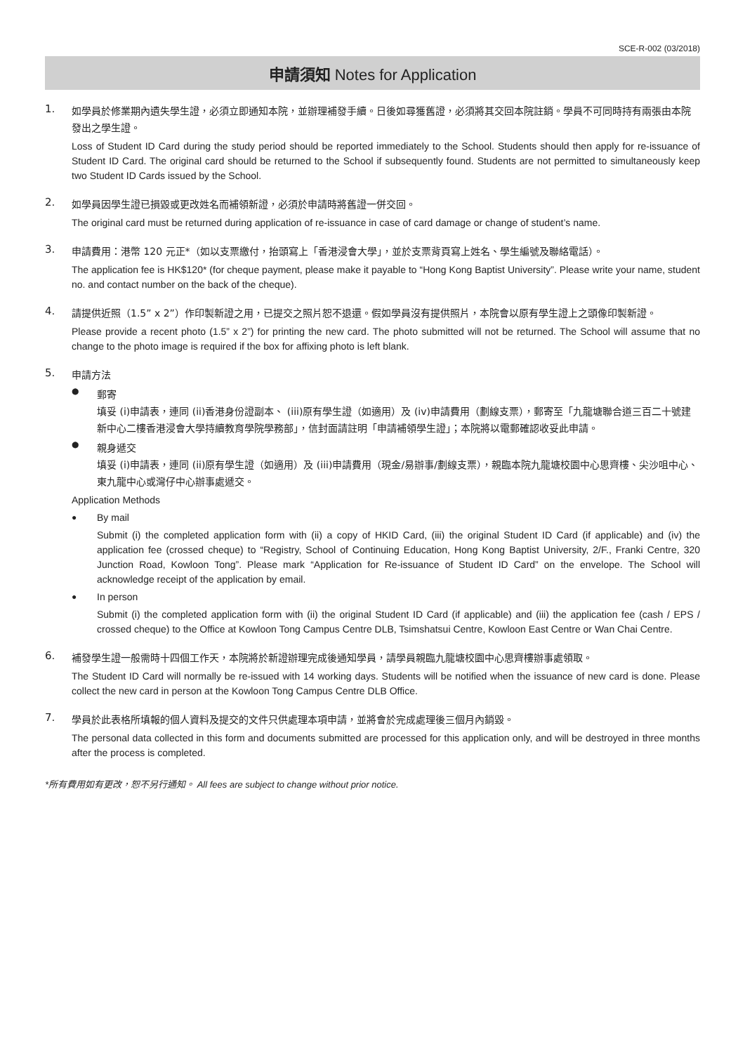SCE-R-002 (03/2018)
申請須知 Notes for Application
1.
如學員於修業期內遺失學生證，必須立即通知本院，並辦理補發手續。日後如尋獲舊證，必須將其交回本院註銷。學員不可同時持有兩張由本院發出之學生證。
Loss of Student ID Card during the study period should be reported immediately to the School. Students should then apply for re-issuance of Student ID Card. The original card should be returned to the School if subsequently found. Students are not permitted to simultaneously keep two Student ID Cards issued by the School.
2.
如學員因學生證已損毀或更改姓名而補領新證，必須於申請時將舊證一併交回。
The original card must be returned during application of re-issuance in case of card damage or change of student’s name.
3.
申請費用：港幣 120 元正*（如以支票繳付，抬頭寫上「香港浸會大學」，並於支票背頁寫上姓名、學生編號及聯絡電話）。
The application fee is HK$120* (for cheque payment, please make it payable to “Hong Kong Baptist University”. Please write your name, student no. and contact number on the back of the cheque).
4.
請提供近照（1.5” x 2”）作印製新證之用，已提交之照片恕不退還。假如學員沒有提供照片，本院會以原有學生證上之頭像印製新證。
Please provide a recent photo (1.5” x 2”) for printing the new card. The photo submitted will not be returned. The School will assume that no change to the photo image is required if the box for affixing photo is left blank.
5.
申請方法
●
郵寄
填妥 (i)申請表，連同 (ii)香港身份證副本、 (iii)原有學生證（如適用）及 (iv)申請費用（劃線支票），郵寄至「九龍塘聯合道三百二十號建新中心二樓香港浸會大學持續教育學院學務部」，信封面請註明「申請補領學生證」；本院將以電郵確認收妥此申請。
●
親身遞交
填妥 (i)申請表，連同 (ii)原有學生證（如適用）及 (iii)申請費用（現金/易辦事/劃線支票），親臨本院九龍塘校園中心思齊樓、尖沙咀中心、東九龍中心或灣仔中心辦事處遞交。
Application Methods
●
By mail
Submit (i) the completed application form with (ii) a copy of HKID Card, (iii) the original Student ID Card (if applicable) and (iv) the application fee (crossed cheque) to “Registry, School of Continuing Education, Hong Kong Baptist University, 2/F., Franki Centre, 320 Junction Road, Kowloon Tong”. Please mark “Application for Re-issuance of Student ID Card” on the envelope. The School will acknowledge receipt of the application by email.
●
In person
Submit (i) the completed application form with (ii) the original Student ID Card (if applicable) and (iii) the application fee (cash / EPS / crossed cheque) to the Office at Kowloon Tong Campus Centre DLB, Tsimshatsui Centre, Kowloon East Centre or Wan Chai Centre.
6.
補發學生證一般需時十四個工作天，本院將於新證辦理完成後通知學員，請學員親臨九龍塘校園中心思齊樓辦事處領取。
The Student ID Card will normally be re-issued with 14 working days. Students will be notified when the issuance of new card is done. Please collect the new card in person at the Kowloon Tong Campus Centre DLB Office.
7.
學員於此表格所填報的個人資料及提交的文件只供處理本項申請，並將會於完成處理後三個月內銷毀。
The personal data collected in this form and documents submitted are processed for this application only, and will be destroyed in three months after the process is completed.
*所有費用如有更改，恕不另行通知。 All fees are subject to change without prior notice.